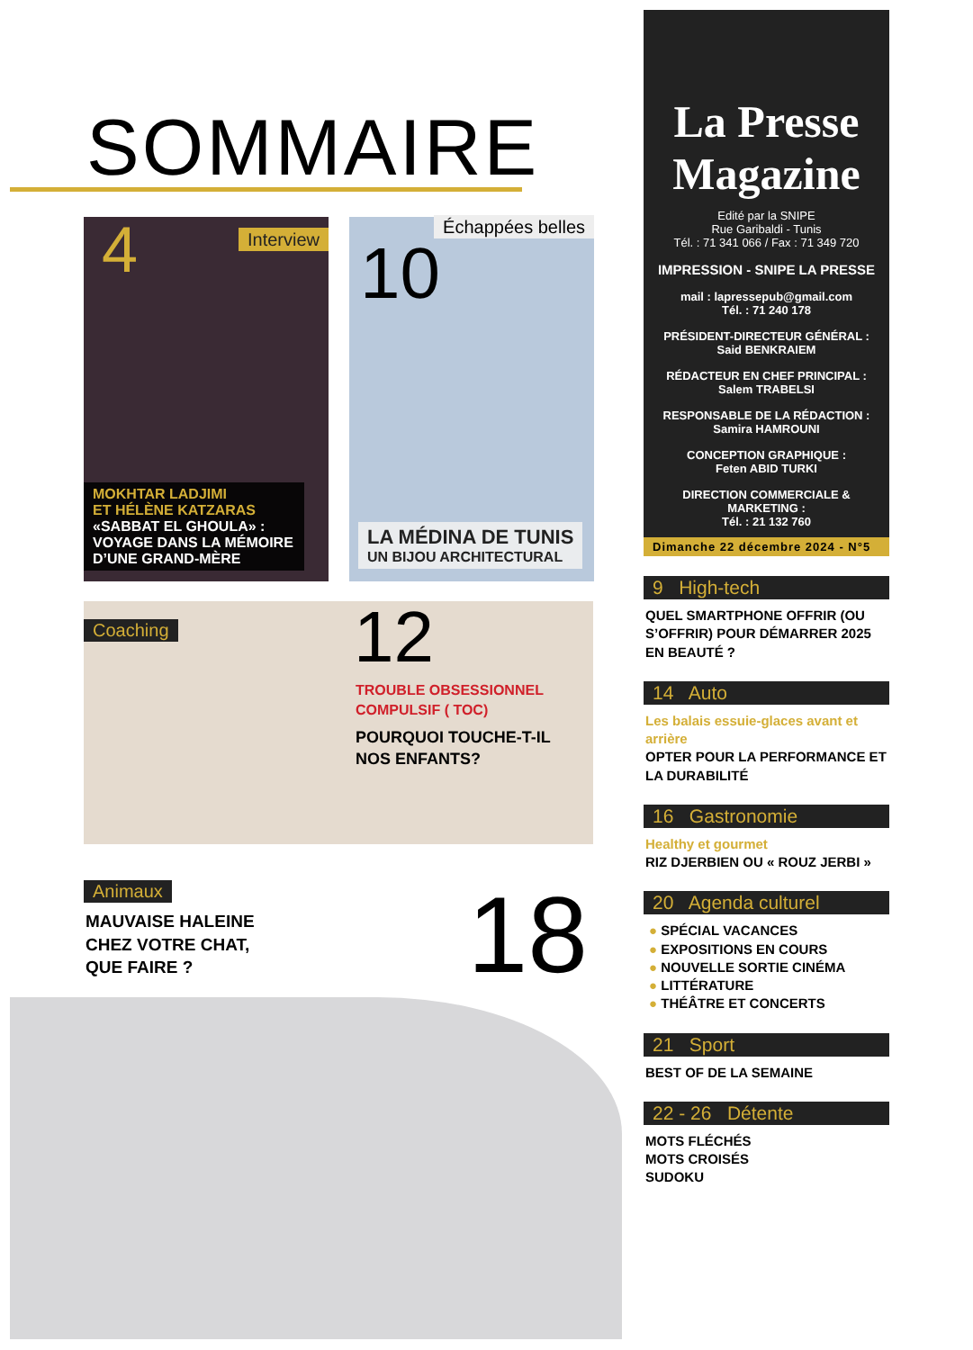SOMMAIRE
4 Interview
MOKHTAR LADJIMI
ET HÉLÈNE KATZARAS
«SABBAT EL GHOULA» :
VOYAGE DANS LA MÉMOIRE D’UNE GRAND-MÈRE
Échappées belles
10
LA MÉDINA DE TUNIS
UN BIJOU ARCHITECTURAL
Coaching
12
TROUBLE OBSESSIONNEL
COMPULSIF ( TOC)
POURQUOI TOUCHE-T-IL
NOS ENFANTS?
Animaux
MAUVAISE HALEINE
CHEZ VOTRE CHAT,
QUE FAIRE ?
18
La Presse
Magazine
Edité par la SNIPE
Rue Garibaldi - Tunis
Tél. : 71 341 066 / Fax : 71 349 720
IMPRESSION - SNIPE LA PRESSE
mail : lapressepub@gmail.com
Tél. : 71 240 178
PRÉSIDENT-DIRECTEUR GÉNÉRAL :
Said BENKRAIEM
RÉDACTEUR EN CHEF PRINCIPAL :
Salem TRABELSI
RESPONSABLE DE LA RÉDACTION :
Samira HAMROUNI
CONCEPTION GRAPHIQUE :
Feten ABID TURKI
DIRECTION COMMERCIALE & MARKETING :
Tél. : 21 132 760
Dimanche 22 décembre 2024 - N°5
9 High-tech
QUEL SMARTPHONE OFFRIR (OU S’OFFRIR) POUR DÉMARRER 2025 EN BEAUTÉ ?
14 Auto
Les balais essuie-glaces avant et arrière
OPTER POUR LA PERFORMANCE ET LA DURABILITÉ
16 Gastronomie
Healthy et gourmet
RIZ DJERBIEN OU « ROUZ JERBI »
20 Agenda culturel
● SPÉCIAL VACANCES
● EXPOSITIONS EN COURS
● NOUVELLE SORTIE CINÉMA
● LITTÉRATURE
● THÉÂTRE ET CONCERTS
21 Sport
BEST OF DE LA SEMAINE
22 - 26 Détente
MOTS FLÉCHÉS
MOTS CROISÉS
SUDOKU